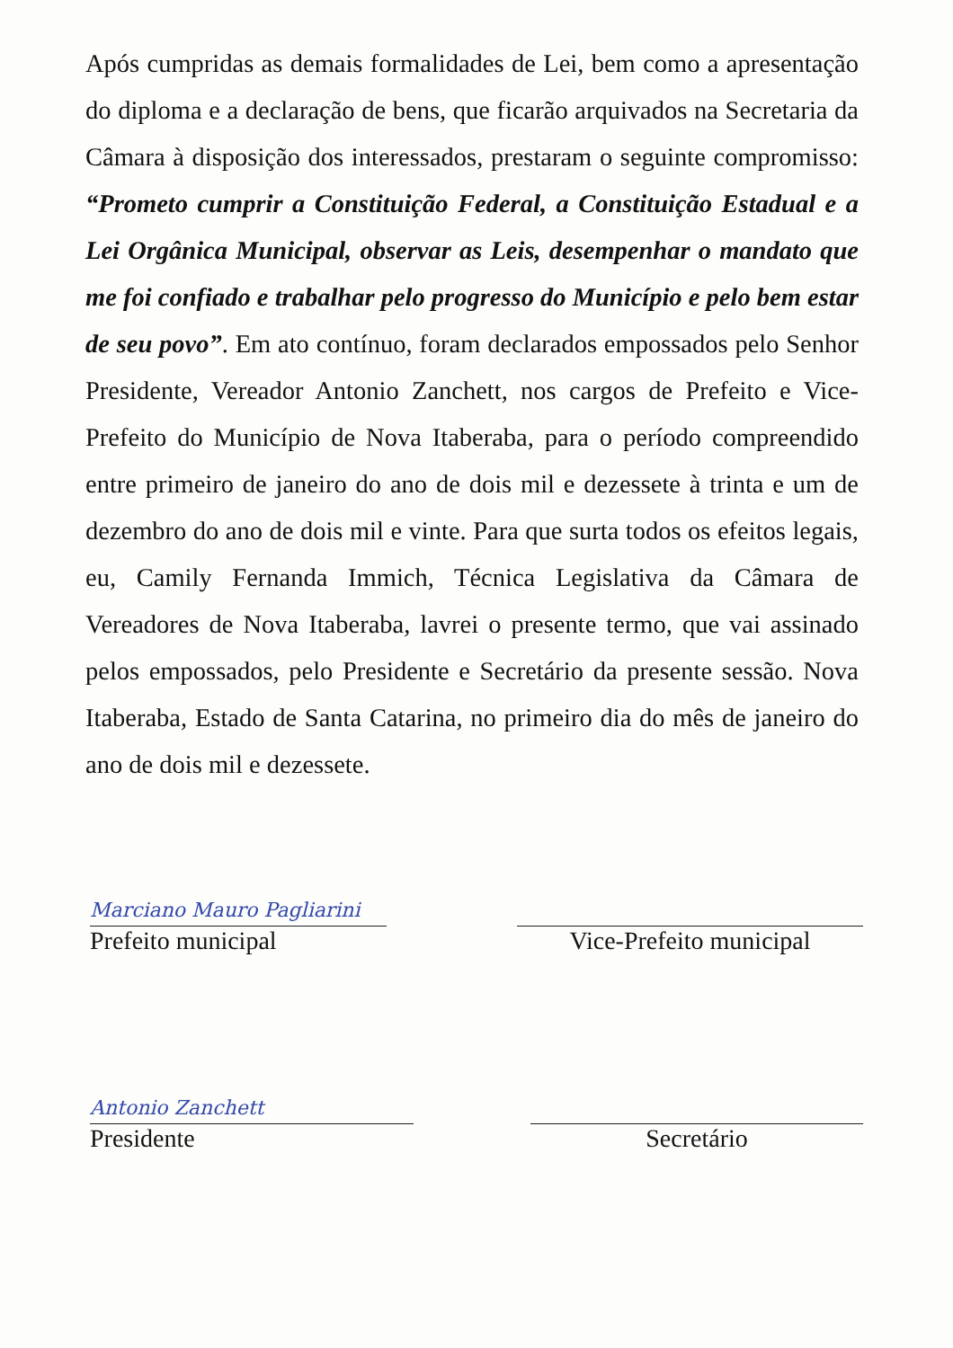Após cumpridas as demais formalidades de Lei, bem como a apresentação do diploma e a declaração de bens, que ficarão arquivados na Secretaria da Câmara à disposição dos interessados, prestaram o seguinte compromisso: “Prometo cumprir a Constituição Federal, a Constituição Estadual e a Lei Orgânica Municipal, observar as Leis, desempenhar o mandato que me foi confiado e trabalhar pelo progresso do Município e pelo bem estar de seu povo”. Em ato contínuo, foram declarados empossados pelo Senhor Presidente, Vereador Antonio Zanchett, nos cargos de Prefeito e Vice-Prefeito do Município de Nova Itaberaba, para o período compreendido entre primeiro de janeiro do ano de dois mil e dezessete à trinta e um de dezembro do ano de dois mil e vinte. Para que surta todos os efeitos legais, eu, Camily Fernanda Immich, Técnica Legislativa da Câmara de Vereadores de Nova Itaberaba, lavrei o presente termo, que vai assinado pelos empossados, pelo Presidente e Secretário da presente sessão. Nova Itaberaba, Estado de Santa Catarina, no primeiro dia do mês de janeiro do ano de dois mil e dezessete.
Marciano Mauro Pagliarini
Prefeito municipal
Vice-Prefeito municipal
Antonio Zanchett
Presidente
Secretário